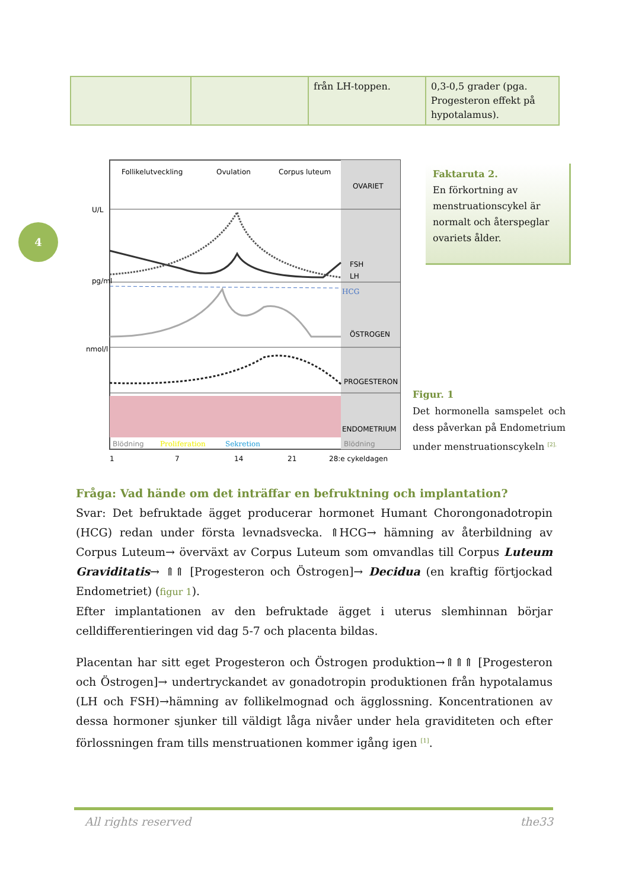| | | från LH-toppen. | 0,3-0,5 grader (pga. Progesteron effekt på hypotalamus). |
4
Follikelutveckling
Ovulation
Corpus luteum
OVARIET
FSH
LH
HCG
ÖSTROGEN
PROGESTERON
ENDOMETRIUM
Blödning
Proliferation
Sekretion
Blödning
U/L
pg/ml
nmol/l
1
7
14
21
28:e cykeldagen
Faktaruta 2.
En förkortning av menstruationscykel är normalt och återspeglar ovariets ålder.
Figur. 1
Det hormonella samspelet och dess påverkan på Endometrium under menstruationscykeln <sup>[2].</sup>
Fråga: Vad hände om det inträffar en befruktning och implantation?
Svar: Det befruktade ägget producerar hormonet Humant Chorongonadotropin (HCG) redan under första levnadsvecka. ⇑HCG→ hämning av återbildning av Corpus Luteum→ överväxt av Corpus Luteum som omvandlas till Corpus Luteum Graviditatis→ ⇑⇑ [Progesteron och Östrogen]→ Decidua (en kraftig förtjockad Endometriet) (figur 1).
Efter implantationen av den befruktade ägget i uterus slemhinnan börjar celldifferentieringen vid dag 5-7 och placenta bildas.
Placentan har sitt eget Progesteron och Östrogen produktion→⇑⇑⇑ [Progesteron och Östrogen]→ undertryckandet av gonadotropin produktionen från hypotalamus (LH och FSH)→hämning av follikelmognad och ägglossning. Koncentrationen av dessa hormoner sjunker till väldigt låga nivåer under hela graviditeten och efter förlossningen fram tills menstruationen kommer igång igen <sup>[1]</sup>.
All rights reserved the33